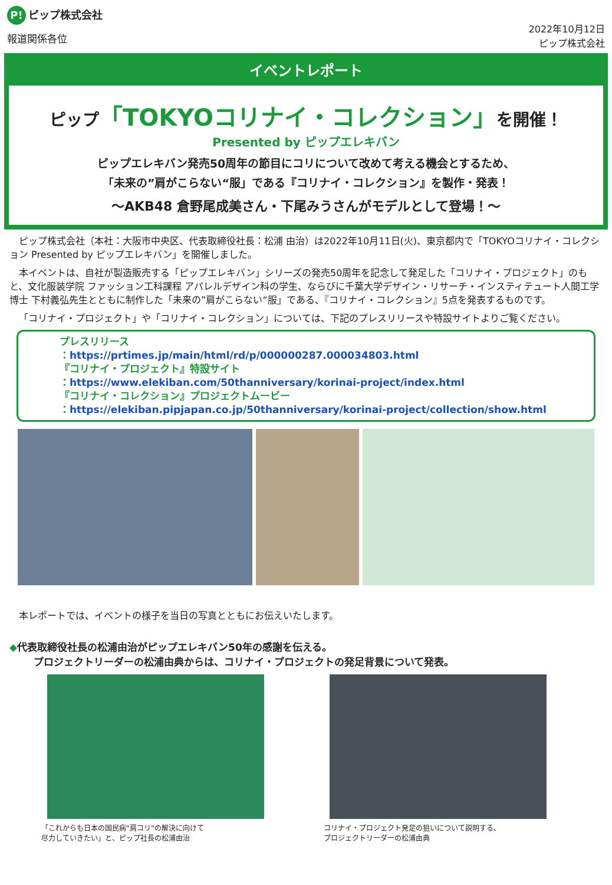P! ピップ株式会社
報道関係各位
2022年10月12日
ピップ株式会社
イベントレポート
ピップ「TOKYOコリナイ・コレクション」を開催！
Presented by ピップエレキバン
ピップエレキバン発売50周年の節目にコリについて改めて考える機会とするため、
「未来の”肩がこらない“服」である『コリナイ・コレクション』を製作・発表！
～AKB48 倉野尾成美さん・下尾みうさんがモデルとして登場！～
ピップ株式会社（本社：大阪市中央区、代表取締役社長：松浦 由治）は2022年10月11日(火)、東京都内で「TOKYOコリナイ・コレクション Presented by ピップエレキバン」を開催しました。
本イベントは、自社が製造販売する「ピップエレキバン」シリーズの発売50周年を記念して発足した「コリナイ・プロジェクト」のもと、文化服装学院 ファッション工科課程 アパレルデザイン科の学生、ならびに千葉大学デザイン・リサーチ・インスティテュート人間工学博士 下村義弘先生とともに制作した「未来の”肩がこらない“服」である、『コリナイ・コレクション』5点を発表するものです。
「コリナイ・プロジェクト」や「コリナイ・コレクション」については、下記のプレスリリースや特設サイトよりご覧ください。
プレスリリース
：https://prtimes.jp/main/html/rd/p/000000287.000034803.html
『コリナイ・プロジェクト』特設サイト
：https://www.elekiban.com/50thanniversary/korinai-project/index.html
『コリナイ・コレクション』プロジェクトムービー
：https://elekiban.pipjapan.co.jp/50thanniversary/korinai-project/collection/show.html
本レポートでは、イベントの様子を当日の写真とともにお伝えいたします。
◆代表取締役社長の松浦由治がピップエレキバン50年の感謝を伝える。
プロジェクトリーダーの松浦由典からは、コリナイ・プロジェクトの発足背景について発表。
「これからも日本の国民病”肩コリ”の解決に向けて
尽力していきたい」と、ピップ社長の松浦由治
コリナイ・プロジェクト発足の狙いについて説明する、
プロジェクトリーダーの松浦由典